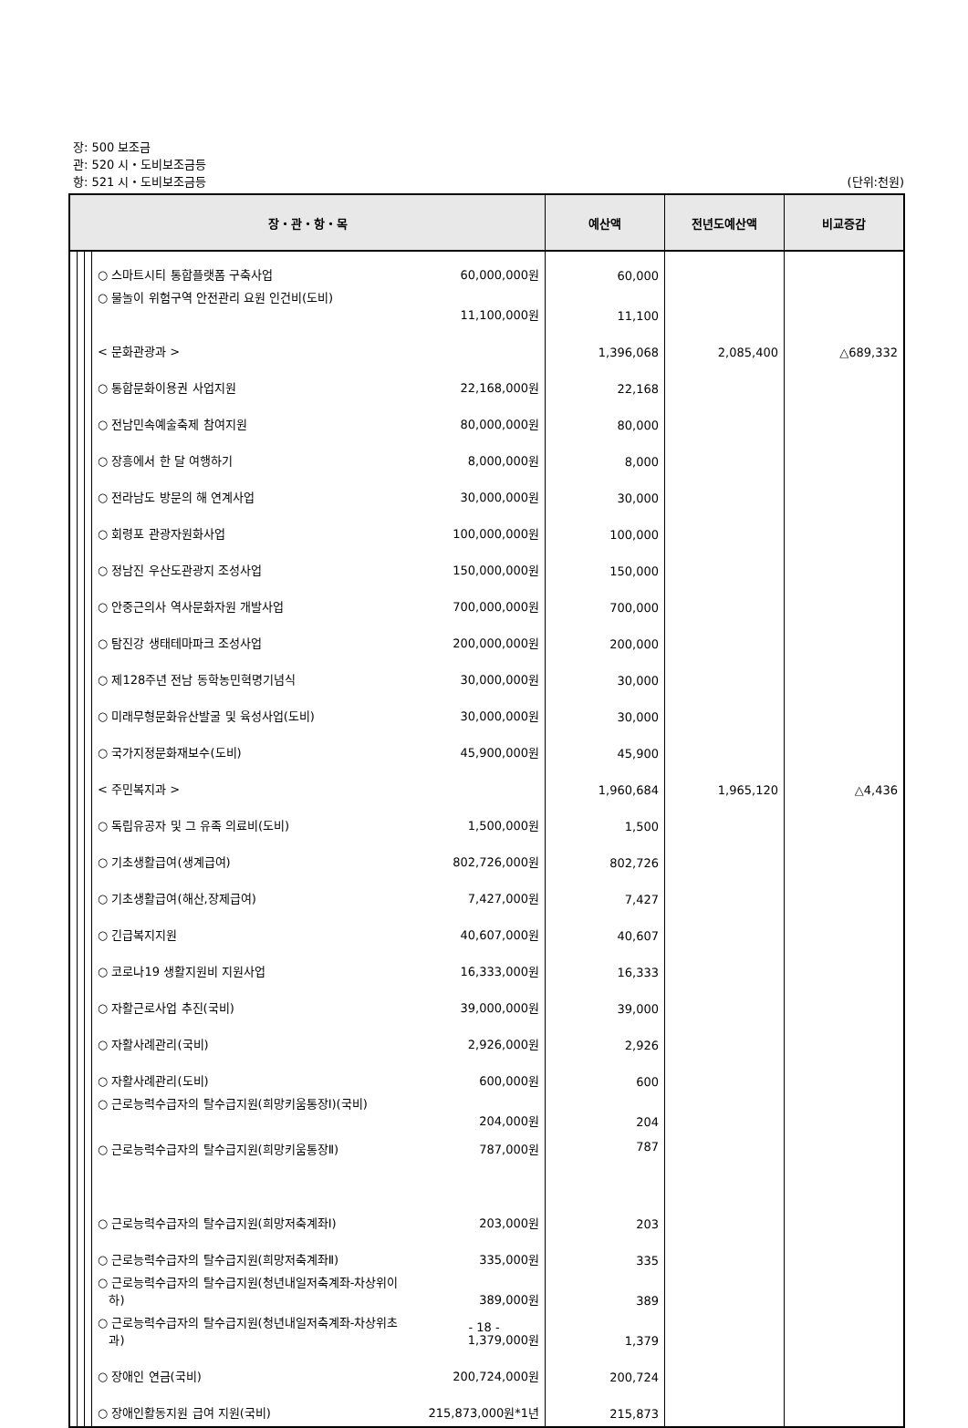장: 500 보조금
관: 520 시・도비보조금등
항: 521 시・도비보조금등 (단위:천원)
| 장・관・항・목 | | | | 예산액 | 전년도예산액 | 비교증감 |
| --- | --- | --- | --- | --- | --- | --- |
| | | | ○ 스마트시티 통합플랫폼 구축사업 60,000,000원 | 60,000 | | |
| | | | ○ 물놀이 위험구역 안전관리 요원 인건비(도비) 11,100,000원 | 11,100 | | |
| | | | < 문화관광과 > | 1,396,068 | 2,085,400 | △689,332 |
| | | | ○ 통합문화이용권 사업지원 22,168,000원 | 22,168 | | |
| | | | ○ 전남민속예술축제 참여지원 80,000,000원 | 80,000 | | |
| | | | ○ 장흥에서 한 달 여행하기 8,000,000원 | 8,000 | | |
| | | | ○ 전라남도 방문의 해 연계사업 30,000,000원 | 30,000 | | |
| | | | ○ 회령포 관광자원화사업 100,000,000원 | 100,000 | | |
| | | | ○ 정남진 우산도관광지 조성사업 150,000,000원 | 150,000 | | |
| | | | ○ 안중근의사 역사문화자원 개발사업 700,000,000원 | 700,000 | | |
| | | | ○ 탐진강 생태테마파크 조성사업 200,000,000원 | 200,000 | | |
| | | | ○ 제128주년 전남 동학농민혁명기념식 30,000,000원 | 30,000 | | |
| | | | ○ 미래무형문화유산발굴 및 육성사업(도비) 30,000,000원 | 30,000 | | |
| | | | ○ 국가지정문화재보수(도비) 45,900,000원 | 45,900 | | |
| | | | < 주민복지과 > | 1,960,684 | 1,965,120 | △4,436 |
| | | | ○ 독립유공자 및 그 유족 의료비(도비) 1,500,000원 | 1,500 | | |
| | | | ○ 기초생활급여(생계급여) 802,726,000원 | 802,726 | | |
| | | | ○ 기초생활급여(해산,장제급여) 7,427,000원 | 7,427 | | |
| | | | ○ 긴급복지지원 40,607,000원 | 40,607 | | |
| | | | ○ 코로나19 생활지원비 지원사업 16,333,000원 | 16,333 | | |
| | | | ○ 자활근로사업 추진(국비) 39,000,000원 | 39,000 | | |
| | | | ○ 자활사례관리(국비) 2,926,000원 | 2,926 | | |
| | | | ○ 자활사례관리(도비) 600,000원 | 600 | | |
| | | | ○ 근로능력수급자의 탈수급지원(희망키움통장Ⅰ)(국비) 204,000원 | 204 | | |
| | | | ○ 근로능력수급자의 탈수급지원(희망키움통장Ⅱ) 787,000원 | 787 | | |
| | | | ○ 근로능력수급자의 탈수급지원(희망저축계좌Ⅰ) 203,000원 | 203 | | |
| | | | ○ 근로능력수급자의 탈수급지원(희망저축계좌Ⅱ) 335,000원 | 335 | | |
| | | | ○ 근로능력수급자의 탈수급지원(청년내일저축계좌-차상위이 하) 389,000원 | 389 | | |
| | | | ○ 근로능력수급자의 탈수급지원(청년내일저축계좌-차상위초 과) 1,379,000원 | 1,379 | | |
| | | | ○ 장애인 연금(국비) 200,724,000원 | 200,724 | | |
| | | | ○ 장애인활동지원 급여 지원(국비) 215,873,000원*1년 | 215,873 | | |
- 18 -